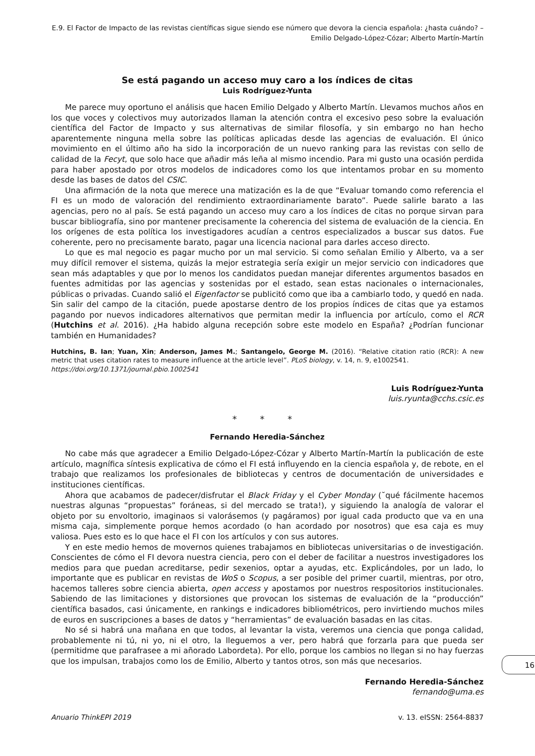E.9. El Factor de Impacto de las revistas científicas sigue siendo ese número que devora la ciencia española: ¿hasta cuándo? – Emilio Delgado-López-Cózar; Alberto Martín-Martín
Se está pagando un acceso muy caro a los índices de citas
Luis Rodríguez-Yunta
Me parece muy oportuno el análisis que hacen Emilio Delgado y Alberto Martín. Llevamos muchos años en los que voces y colectivos muy autorizados llaman la atención contra el excesivo peso sobre la evaluación científica del Factor de Impacto y sus alternativas de similar filosofía, y sin embargo no han hecho aparentemente ninguna mella sobre las políticas aplicadas desde las agencias de evaluación. El único movimiento en el último año ha sido la incorporación de un nuevo ranking para las revistas con sello de calidad de la Fecyt, que solo hace que añadir más leña al mismo incendio. Para mi gusto una ocasión perdida para haber apostado por otros modelos de indicadores como los que intentamos probar en su momento desde las bases de datos del CSIC.
Una afirmación de la nota que merece una matización es la de que “Evaluar tomando como referencia el FI es un modo de valoración del rendimiento extraordinariamente barato”. Puede salirle barato a las agencias, pero no al país. Se está pagando un acceso muy caro a los índices de citas no porque sirvan para buscar bibliografía, sino por mantener precisamente la coherencia del sistema de evaluación de la ciencia. En los orígenes de esta política los investigadores acudían a centros especializados a buscar sus datos. Fue coherente, pero no precisamente barato, pagar una licencia nacional para darles acceso directo.
Lo que es mal negocio es pagar mucho por un mal servicio. Si como señalan Emilio y Alberto, va a ser muy difícil remover el sistema, quizás la mejor estrategia sería exigir un mejor servicio con indicadores que sean más adaptables y que por lo menos los candidatos puedan manejar diferentes argumentos basados en fuentes admitidas por las agencias y sostenidas por el estado, sean estas nacionales o internacionales, públicas o privadas. Cuando salió el Eigenfactor se publicitó como que iba a cambiarlo todo, y quedó en nada. Sin salir del campo de la citación, puede apostarse dentro de los propios índices de citas que ya estamos pagando por nuevos indicadores alternativos que permitan medir la influencia por artículo, como el RCR (Hutchins et al. 2016). ¿Ha habido alguna recepción sobre este modelo en España? ¿Podrían funcionar también en Humanidades?
Hutchins, B. Ian; Yuan, Xin; Anderson, James M.; Santangelo, George M. (2016). “Relative citation ratio (RCR): A new metric that uses citation rates to measure influence at the article level”. PLoS biology, v. 14, n. 9, e1002541.
https://doi.org/10.1371/journal.pbio.1002541
Luis Rodríguez-Yunta
luis.ryunta@cchs.csic.es
* * *
Fernando Heredia-Sánchez
No cabe más que agradecer a Emilio Delgado-López-Cózar y Alberto Martín-Martín la publicación de este artículo, magnífica síntesis explicativa de cómo el FI está influyendo en la ciencia española y, de rebote, en el trabajo que realizamos los profesionales de bibliotecas y centros de documentación de universidades e instituciones científicas.
Ahora que acabamos de padecer/disfrutar el Black Friday y el Cyber Monday (˘qué fácilmente hacemos nuestras algunas “propuestas” foráneas, si del mercado se trata!), y siguiendo la analogía de valorar el objeto por su envoltorio, imaginaos si valorásemos (y pagáramos) por igual cada producto que va en una misma caja, simplemente porque hemos acordado (o han acordado por nosotros) que esa caja es muy valiosa. Pues esto es lo que hace el FI con los artículos y con sus autores.
Y en este medio hemos de movernos quienes trabajamos en bibliotecas universitarias o de investigación. Conscientes de cómo el FI devora nuestra ciencia, pero con el deber de facilitar a nuestros investigadores los medios para que puedan acreditarse, pedir sexenios, optar a ayudas, etc. Explicándoles, por un lado, lo importante que es publicar en revistas de WoS o Scopus, a ser posible del primer cuartil, mientras, por otro, hacemos talleres sobre ciencia abierta, open access y apostamos por nuestros respositorios institucionales. Sabiendo de las limitaciones y distorsiones que provocan los sistemas de evaluación de la “producción” científica basados, casi únicamente, en rankings e indicadores bibliométricos, pero invirtiendo muchos miles de euros en suscripciones a bases de datos y “herramientas” de evaluación basadas en las citas.
No sé si habrá una mañana en que todos, al levantar la vista, veremos una ciencia que ponga calidad, probablemente ni tú, ni yo, ni el otro, la lleguemos a ver, pero habrá que forzarla para que pueda ser (permitidme que parafrasee a mi añorado Labordeta). Por ello, porque los cambios no llegan si no hay fuerzas que los impulsan, trabajos como los de Emilio, Alberto y tantos otros, son más que necesarios.
Fernando Heredia-Sánchez
fernando@uma.es
16
Anuario ThinkEPI 2019 v. 13. eISSN: 2564-8837